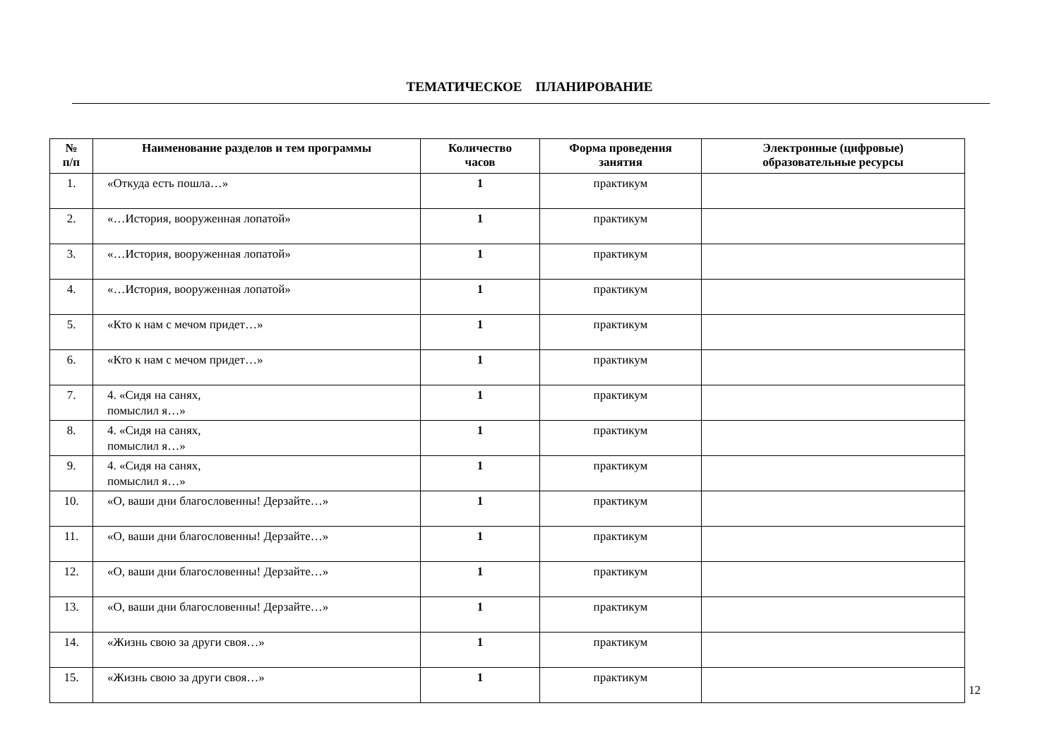ТЕМАТИЧЕСКОЕ ПЛАНИРОВАНИЕ
| № п/п | Наименование разделов и тем программы | Количество часов | Форма проведения занятия | Электронные (цифровые) образовательные ресурсы |
| --- | --- | --- | --- | --- |
| 1. | «Откуда есть пошла…» | 1 | практикум | |
| 2. | «…История, вооруженная лопатой» | 1 | практикум | |
| 3. | «…История, вооруженная лопатой» | 1 | практикум | |
| 4. | «…История, вооруженная лопатой» | 1 | практикум | |
| 5. | «Кто к нам с мечом придет…» | 1 | практикум | |
| 6. | «Кто к нам с мечом придет…» | 1 | практикум | |
| 7. | 4. «Сидя на санях, помыслил я…» | 1 | практикум | |
| 8. | 4. «Сидя на санях, помыслил я…» | 1 | практикум | |
| 9. | 4. «Сидя на санях, помыслил я…» | 1 | практикум | |
| 10. | «О, ваши дни благословенны! Дерзайте…» | 1 | практикум | |
| 11. | «О, ваши дни благословенны! Дерзайте…» | 1 | практикум | |
| 12. | «О, ваши дни благословенны! Дерзайте…» | 1 | практикум | |
| 13. | «О, ваши дни благословенны! Дерзайте…» | 1 | практикум | |
| 14. | «Жизнь свою за други своя…» | 1 | практикум | |
| 15. | «Жизнь свою за други своя…» | 1 | практикум | |
12